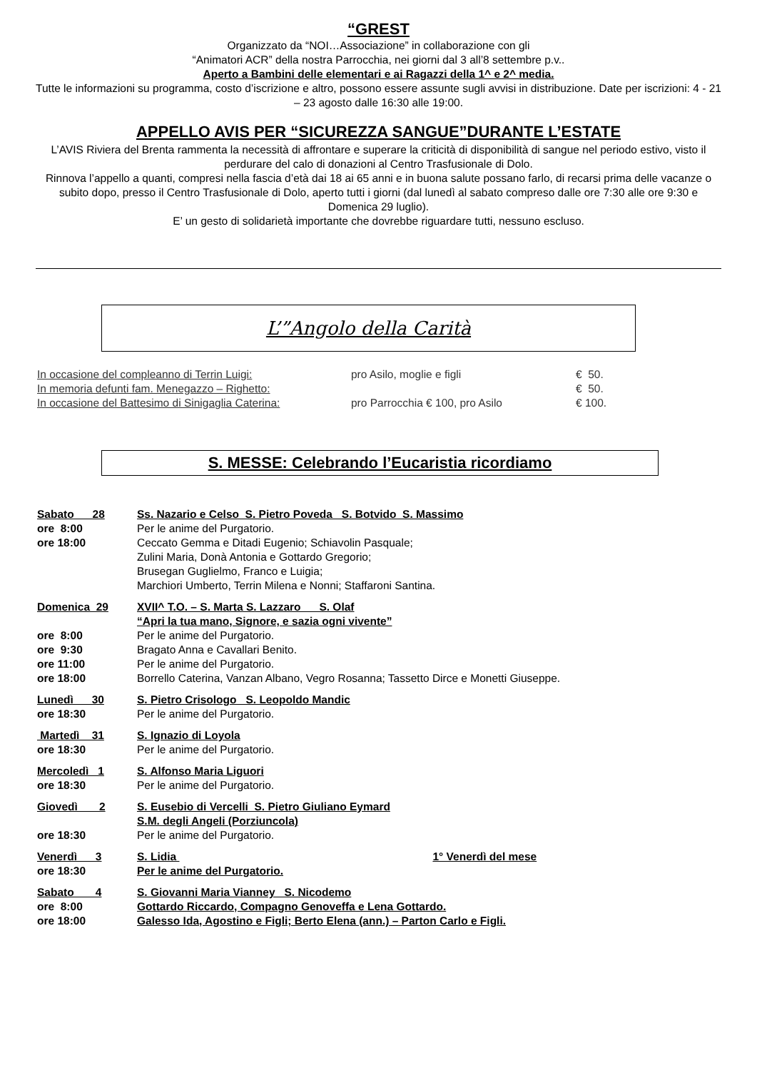“GREST
Organizzato da “NOI…Associazione” in collaborazione con gli
“Animatori ACR” della nostra Parrocchia, nei giorni dal 3 all’8 settembre p.v..
Aperto a Bambini delle elementari e ai Ragazzi della 1^ e 2^ media.
Tutte le informazioni su programma, costo d’iscrizione e altro, possono essere assunte sugli avvisi in distribuzione. Date per iscrizioni: 4 - 21 – 23 agosto dalle 16:30 alle 19:00.
APPELLO AVIS PER “SICUREZZA SANGUE”DURANTE L’ESTATE
L’AVIS Riviera del Brenta rammenta la necessità di affrontare e superare la criticità di disponibilità di sangue nel periodo estivo, visto il perdurare del calo di donazioni al Centro Trasfusionale di Dolo.
Rinnova l’appello a quanti, compresi nella fascia d’età dai 18 ai 65 anni e in buona salute possano farlo, di recarsi prima delle vacanze o subito dopo, presso il Centro Trasfusionale di Dolo, aperto tutti i giorni (dal lunedì al sabato compreso dalle ore 7:30 alle ore 9:30 e Domenica 29 luglio).
E’ un gesto di solidarietà importante che dovrebbe riguardare tutti, nessuno escluso.
L’”Angolo della Carità
| In occasione del compleanno di Terrin Luigi: | pro Asilo, moglie e figli | € 50. |
| In memoria defunti fam. Menegazzo – Righetto: | | € 50. |
| In occasione del Battesimo di Sinigaglia Caterina: | pro Parrocchia € 100, pro Asilo | € 100. |
S. MESSE: Celebrando l’Eucaristia ricordiamo
| Sabato 28 | Ss. Nazario e Celso S. Pietro Poveda S. Botvido S. Massimo |
| ore 8:00 | Per le anime del Purgatorio. |
| ore 18:00 | Ceccato Gemma e Ditadi Eugenio; Schiavolin Pasquale; Zulini Maria, Donà Antonia e Gottardo Gregorio; Brusegan Guglielmo, Franco e Luigia; Marchiori Umberto, Terrin Milena e Nonni; Staffaroni Santina. |
| Domenica 29 | XVII^ T.O. – S. Marta S. Lazzaro S. Olaf |
| | “Apri la tua mano, Signore, e sazia ogni vivente” |
| ore 8:00 | Per le anime del Purgatorio. |
| ore 9:30 | Bragato Anna e Cavallari Benito. |
| ore 11:00 | Per le anime del Purgatorio. |
| ore 18:00 | Borrello Caterina, Vanzan Albano, Vegro Rosanna; Tassetto Dirce e Monetti Giuseppe. |
| Lunedì 30 | S. Pietro Crisologo S. Leopoldo Mandic |
| ore 18:30 | Per le anime del Purgatorio. |
| Martedì 31 | S. Ignazio di Loyola |
| ore 18:30 | Per le anime del Purgatorio. |
| Mercoledì 1 | S. Alfonso Maria Liguori |
| ore 18:30 | Per le anime del Purgatorio. |
| Giovedì 2 | S. Eusebio di Vercelli S. Pietro Giuliano Eymard S.M. degli Angeli (Porziuncola) |
| ore 18:30 | Per le anime del Purgatorio. |
| Venerdì 3 | S. Lidia 1° Venerdì del mese |
| ore 18:30 | Per le anime del Purgatorio. |
| Sabato 4 | S. Giovanni Maria Vianney S. Nicodemo |
| ore 8:00 | Gottardo Riccardo, Compagno Genoveffa e Lena Gottardo. |
| ore 18:00 | Galesso Ida, Agostino e Figli; Berto Elena (ann.) – Parton Carlo e Figli. |